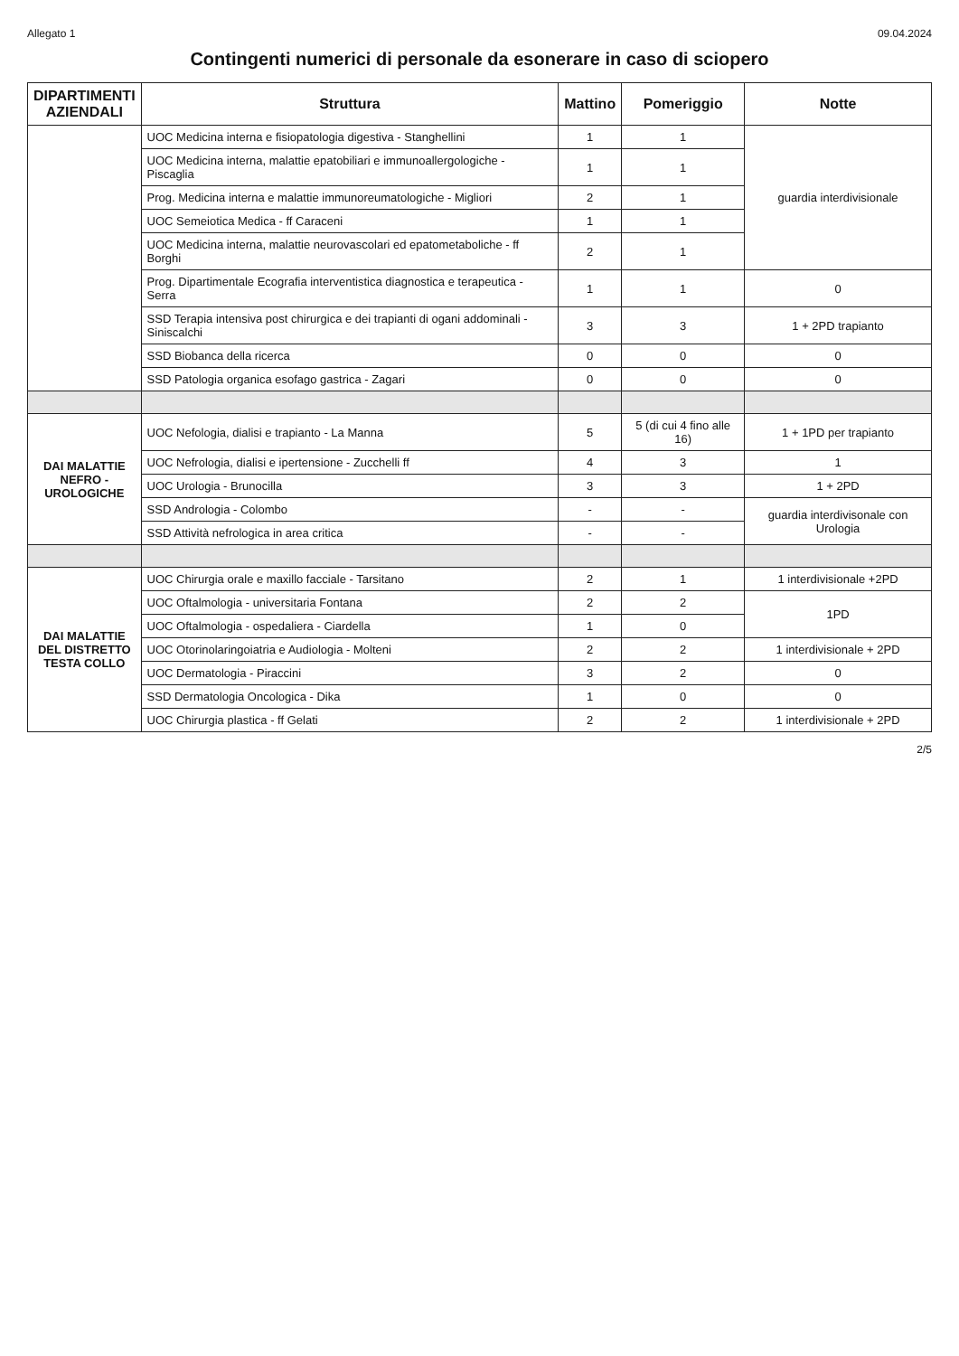Allegato 1 09.04.2024
Contingenti numerici di personale da esonerare in caso di sciopero
| DIPARTIMENTI AZIENDALI | Struttura | Mattino | Pomeriggio | Notte |
| --- | --- | --- | --- | --- |
| | UOC Medicina interna e fisiopatologia digestiva - Stanghellini | 1 | 1 | guardia interdivisionale |
| | UOC Medicina interna, malattie epatobiliari e immunoallergologiche - Piscaglia | 1 | 1 | |
| | Prog. Medicina interna e malattie immunoreumatologiche - Migliori | 2 | 1 | |
| | UOC Semeiotica Medica - ff Caraceni | 1 | 1 | |
| | UOC Medicina interna, malattie neurovascolari ed epatometaboliche - ff Borghi | 2 | 1 | |
| | Prog. Dipartimentale Ecografia interventistica diagnostica e terapeutica - Serra | 1 | 1 | 0 |
| | SSD Terapia intensiva post chirurgica e dei trapianti di ogani addominali - Siniscalchi | 3 | 3 | 1 + 2PD trapianto |
| | SSD Biobanca della ricerca | 0 | 0 | 0 |
| | SSD Patologia organica esofago gastrica - Zagari | 0 | 0 | 0 |
| DAI MALATTIE NEFRO - UROLOGICHE | UOC Nefologia, dialisi e trapianto - La Manna | 5 | 5 (di cui 4 fino alle 16) | 1 + 1PD per trapianto |
| | UOC Nefrologia, dialisi e ipertensione - Zucchelli ff | 4 | 3 | 1 |
| | UOC Urologia - Brunocilla | 3 | 3 | 1 + 2PD |
| | SSD Andrologia - Colombo | - | - | guardia interdivisonale con Urologia |
| | SSD Attività nefrologica in area critica | - | - | |
| DAI MALATTIE DEL DISTRETTO TESTA COLLO | UOC Chirurgia orale e maxillo facciale - Tarsitano | 2 | 1 | 1 interdivisionale +2PD |
| | UOC Oftalmologia - universitaria Fontana | 2 | 2 | 1PD |
| | UOC Oftalmologia - ospedaliera - Ciardella | 1 | 0 | |
| | UOC Otorinolaringoiatria e Audiologia - Molteni | 2 | 2 | 1 interdivisionale + 2PD |
| | UOC Dermatologia - Piraccini | 3 | 2 | 0 |
| | SSD Dermatologia Oncologica - Dika | 1 | 0 | 0 |
| | UOC Chirurgia plastica - ff Gelati | 2 | 2 | 1 interdivisionale + 2PD |
2/5